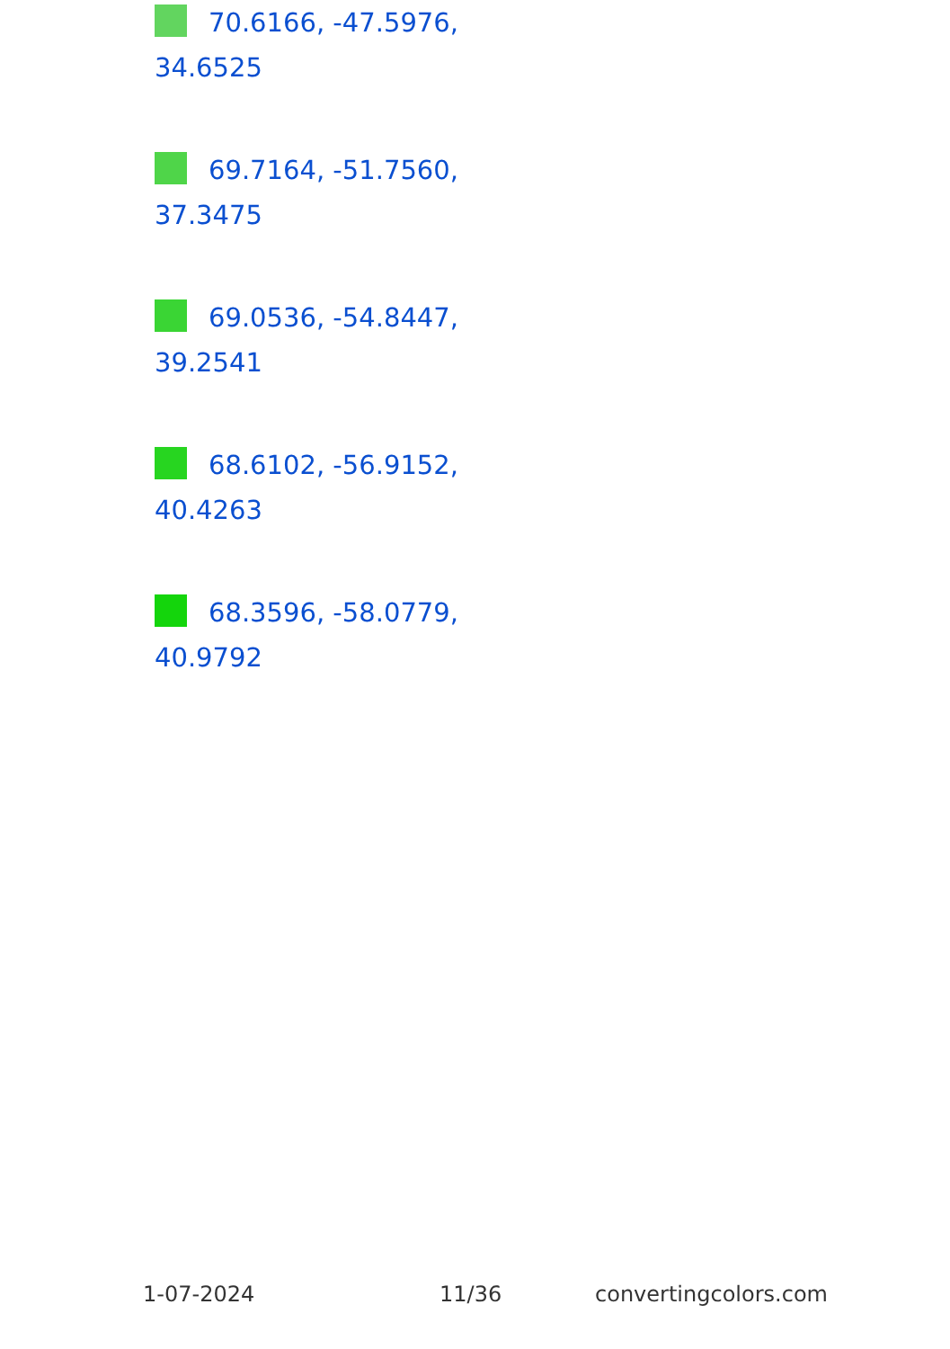70.6166, -47.5976, 34.6525
69.7164, -51.7560, 37.3475
69.0536, -54.8447, 39.2541
68.6102, -56.9152, 40.4263
68.3596, -58.0779, 40.9792
1-07-2024 11/36 convertingcolors.com